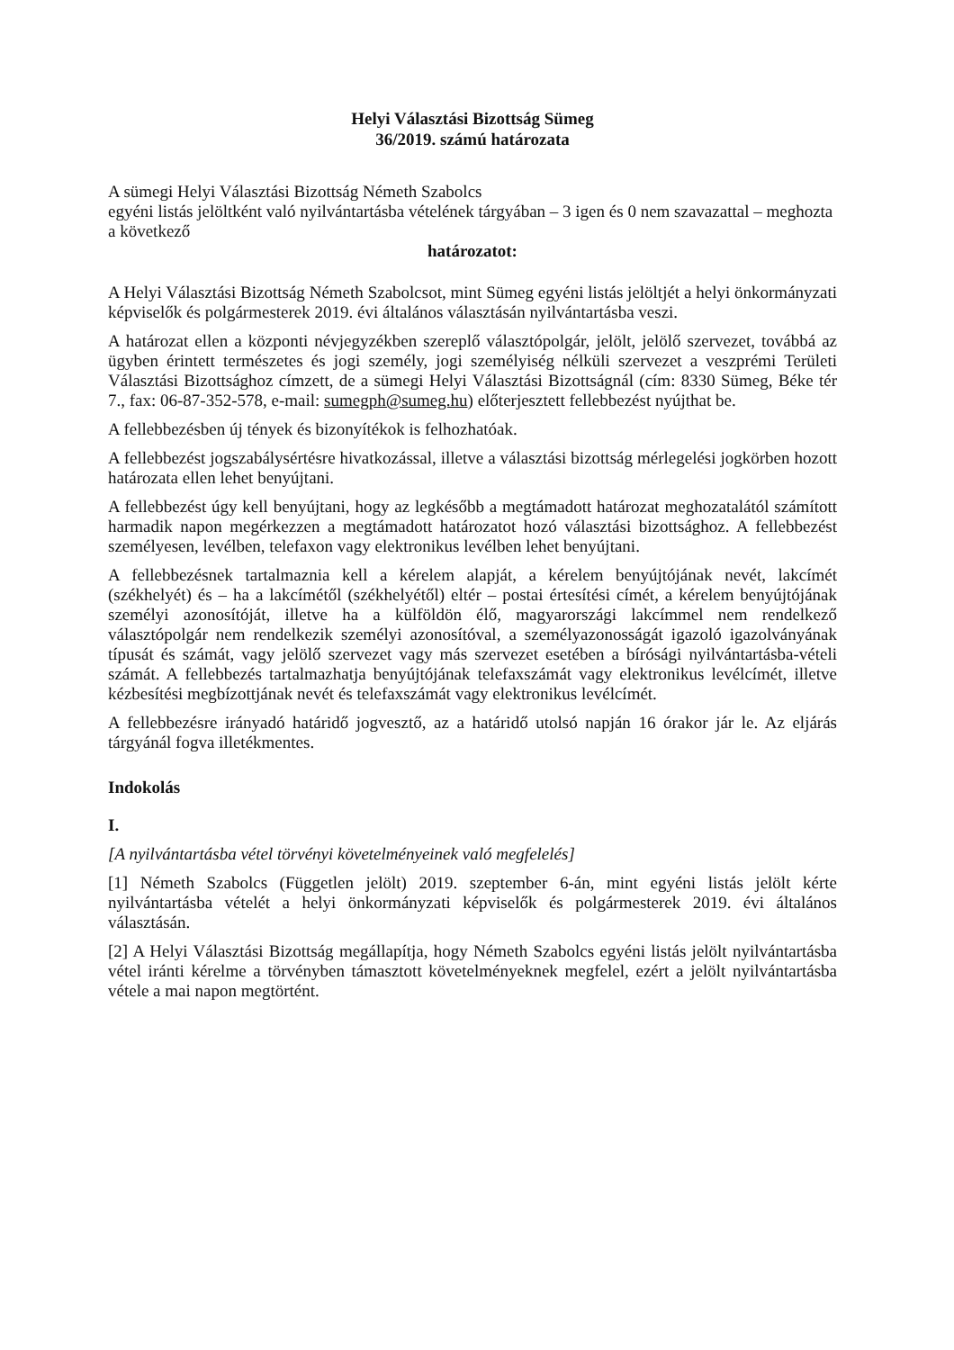Helyi Választási Bizottság Sümeg
36/2019. számú határozata
A sümegi Helyi Választási Bizottság Németh Szabolcs
egyéni listás jelöltként való nyilvántartásba vételének tárgyában – 3 igen és 0 nem szavazattal – meghozta a következő
határozatot:
A Helyi Választási Bizottság Németh Szabolcsot, mint Sümeg egyéni listás jelöltjét a helyi önkormányzati képviselők és polgármesterek 2019. évi általános választásán nyilvántartásba veszi.
A határozat ellen a központi névjegyzékben szereplő választópolgár, jelölt, jelölő szervezet, továbbá az ügyben érintett természetes és jogi személy, jogi személyiség nélküli szervezet a veszprémi Területi Választási Bizottsághoz címzett, de a sümegi Helyi Választási Bizottságnál (cím: 8330 Sümeg, Béke tér 7., fax: 06-87-352-578, e-mail: sumegph@sumeg.hu) előterjesztett fellebbezést nyújthat be.
A fellebbezésben új tények és bizonyítékok is felhozhatóak.
A fellebbezést jogszabálysértésre hivatkozással, illetve a választási bizottság mérlegelési jogkörben hozott határozata ellen lehet benyújtani.
A fellebbezést úgy kell benyújtani, hogy az legkésőbb a megtámadott határozat meghozatalától számított harmadik napon megérkezzen a megtámadott határozatot hozó választási bizottsághoz. A fellebbezést személyesen, levélben, telefaxon vagy elektronikus levélben lehet benyújtani.
A fellebbezésnek tartalmaznia kell a kérelem alapját, a kérelem benyújtójának nevét, lakcímét (székhelyét) és – ha a lakcímétől (székhelyétől) eltér – postai értesítési címét, a kérelem benyújtójának személyi azonosítóját, illetve ha a külföldön élő, magyarországi lakcímmel nem rendelkező választópolgár nem rendelkezik személyi azonosítóval, a személyazonosságát igazoló igazolványának típusát és számát, vagy jelölő szervezet vagy más szervezet esetében a bírósági nyilvántartásba-vételi számát. A fellebbezés tartalmazhatja benyújtójának telefaxszámát vagy elektronikus levélcímét, illetve kézbesítési megbízottjának nevét és telefaxszámát vagy elektronikus levélcímét.
A fellebbezésre irányadó határidő jogvesztő, az a határidő utolsó napján 16 órakor jár le. Az eljárás tárgyánál fogva illetékmentes.
Indokolás
I.
[A nyilvántartásba vétel törvényi követelményeinek való megfelelés]
[1] Németh Szabolcs (Független jelölt) 2019. szeptember 6-án, mint egyéni listás jelölt kérte nyilvántartásba vételét a helyi önkormányzati képviselők és polgármesterek 2019. évi általános választásán.
[2] A Helyi Választási Bizottság megállapítja, hogy Németh Szabolcs egyéni listás jelölt nyilvántartásba vétel iránti kérelme a törvényben támasztott követelményeknek megfelel, ezért a jelölt nyilvántartásba vétele a mai napon megtörtént.